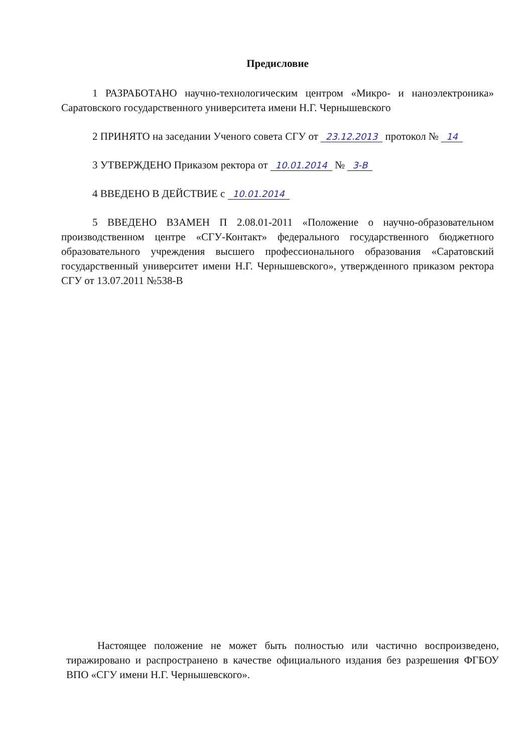Предисловие
1 РАЗРАБОТАНО научно-технологическим центром «Микро- и наноэлектроника» Саратовского государственного университета имени Н.Г. Чернышевского
2 ПРИНЯТО на заседании Ученого совета СГУ от 23.12.2013 протокол № 14
3 УТВЕРЖДЕНО Приказом ректора от 10.01.2014 № 3-В
4 ВВЕДЕНО В ДЕЙСТВИЕ с 10.01.2014
5 ВВЕДЕНО ВЗАМЕН П 2.08.01-2011 «Положение о научно-образовательном производственном центре «СГУ-Контакт» федерального государственного бюджетного образовательного учреждения высшего профессионального образования «Саратовский государственный университет имени Н.Г. Чернышевского», утвержденного приказом ректора СГУ от 13.07.2011 №538-В
Настоящее положение не может быть полностью или частично воспроизведено, тиражировано и распространено в качестве официального издания без разрешения ФГБОУ ВПО «СГУ имени Н.Г. Чернышевского».